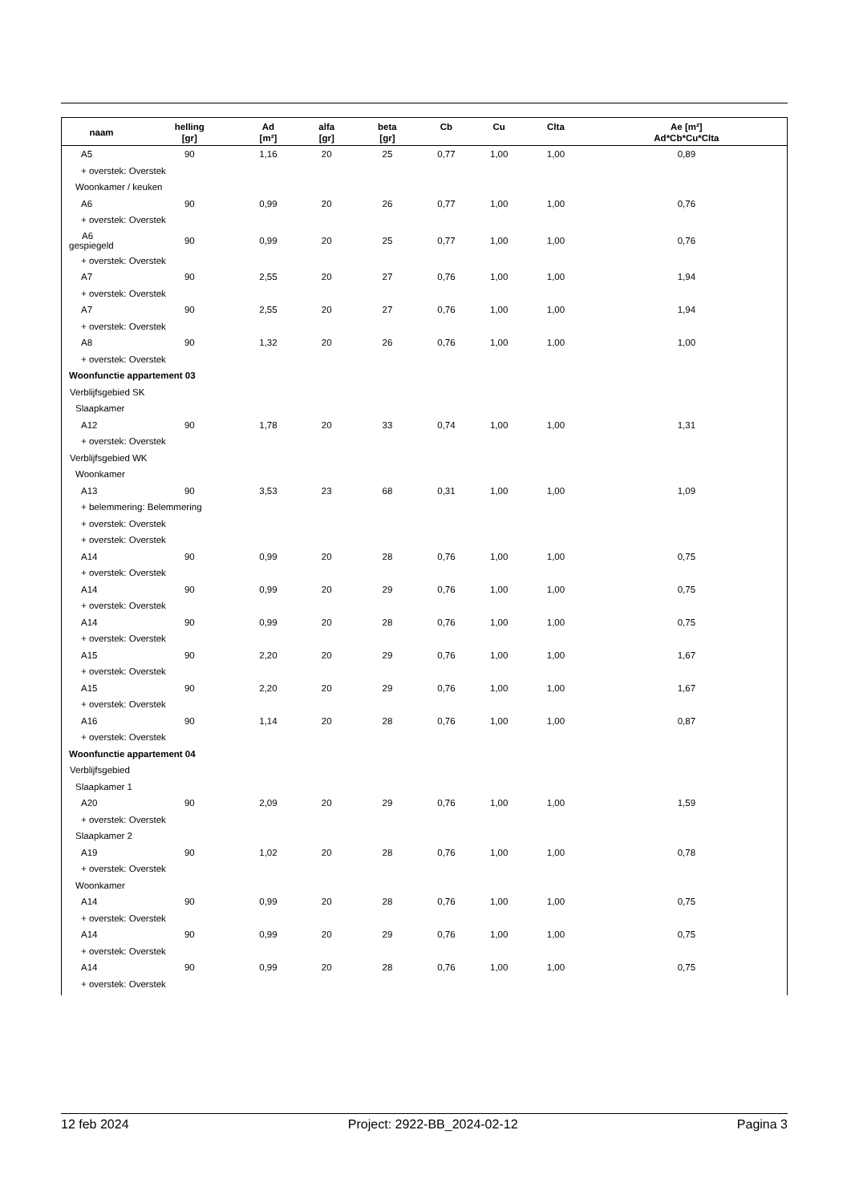| naam | helling [gr] | Ad [m²] | alfa [gr] | beta [gr] | Cb | Cu | Clta | Ae [m²] Ad*Cb*Cu*Clta |
| --- | --- | --- | --- | --- | --- | --- | --- | --- |
| A5 | 90 | 1,16 | 20 | 25 | 0,77 | 1,00 | 1,00 | 0,89 |
| + overstek: Overstek | | | | | | | | |
| Woonkamer / keuken | | | | | | | | |
| A6 | 90 | 0,99 | 20 | 26 | 0,77 | 1,00 | 1,00 | 0,76 |
| + overstek: Overstek | | | | | | | | |
| A6 gespiegeld | 90 | 0,99 | 20 | 25 | 0,77 | 1,00 | 1,00 | 0,76 |
| + overstek: Overstek | | | | | | | | |
| A7 | 90 | 2,55 | 20 | 27 | 0,76 | 1,00 | 1,00 | 1,94 |
| + overstek: Overstek | | | | | | | | |
| A7 | 90 | 2,55 | 20 | 27 | 0,76 | 1,00 | 1,00 | 1,94 |
| + overstek: Overstek | | | | | | | | |
| A8 | 90 | 1,32 | 20 | 26 | 0,76 | 1,00 | 1,00 | 1,00 |
| + overstek: Overstek | | | | | | | | |
| Woonfunctie appartement 03 | | | | | | | | |
| Verblijfsgebied SK | | | | | | | | |
| Slaapkamer | | | | | | | | |
| A12 | 90 | 1,78 | 20 | 33 | 0,74 | 1,00 | 1,00 | 1,31 |
| + overstek: Overstek | | | | | | | | |
| Verblijfsgebied WK | | | | | | | | |
| Woonkamer | | | | | | | | |
| A13 | 90 | 3,53 | 23 | 68 | 0,31 | 1,00 | 1,00 | 1,09 |
| + belemmering: Belemmering | | | | | | | | |
| + overstek: Overstek | | | | | | | | |
| + overstek: Overstek | | | | | | | | |
| A14 | 90 | 0,99 | 20 | 28 | 0,76 | 1,00 | 1,00 | 0,75 |
| + overstek: Overstek | | | | | | | | |
| A14 | 90 | 0,99 | 20 | 29 | 0,76 | 1,00 | 1,00 | 0,75 |
| + overstek: Overstek | | | | | | | | |
| A14 | 90 | 0,99 | 20 | 28 | 0,76 | 1,00 | 1,00 | 0,75 |
| + overstek: Overstek | | | | | | | | |
| A15 | 90 | 2,20 | 20 | 29 | 0,76 | 1,00 | 1,00 | 1,67 |
| + overstek: Overstek | | | | | | | | |
| A15 | 90 | 2,20 | 20 | 29 | 0,76 | 1,00 | 1,00 | 1,67 |
| + overstek: Overstek | | | | | | | | |
| A16 | 90 | 1,14 | 20 | 28 | 0,76 | 1,00 | 1,00 | 0,87 |
| + overstek: Overstek | | | | | | | | |
| Woonfunctie appartement 04 | | | | | | | | |
| Verblijfsgebied | | | | | | | | |
| Slaapkamer 1 | | | | | | | | |
| A20 | 90 | 2,09 | 20 | 29 | 0,76 | 1,00 | 1,00 | 1,59 |
| + overstek: Overstek | | | | | | | | |
| Slaapkamer 2 | | | | | | | | |
| A19 | 90 | 1,02 | 20 | 28 | 0,76 | 1,00 | 1,00 | 0,78 |
| + overstek: Overstek | | | | | | | | |
| Woonkamer | | | | | | | | |
| A14 | 90 | 0,99 | 20 | 28 | 0,76 | 1,00 | 1,00 | 0,75 |
| + overstek: Overstek | | | | | | | | |
| A14 | 90 | 0,99 | 20 | 29 | 0,76 | 1,00 | 1,00 | 0,75 |
| + overstek: Overstek | | | | | | | | |
| A14 | 90 | 0,99 | 20 | 28 | 0,76 | 1,00 | 1,00 | 0,75 |
| + overstek: Overstek | | | | | | | | |
12 feb 2024 Project: 2922-BB_2024-02-12 Pagina 3